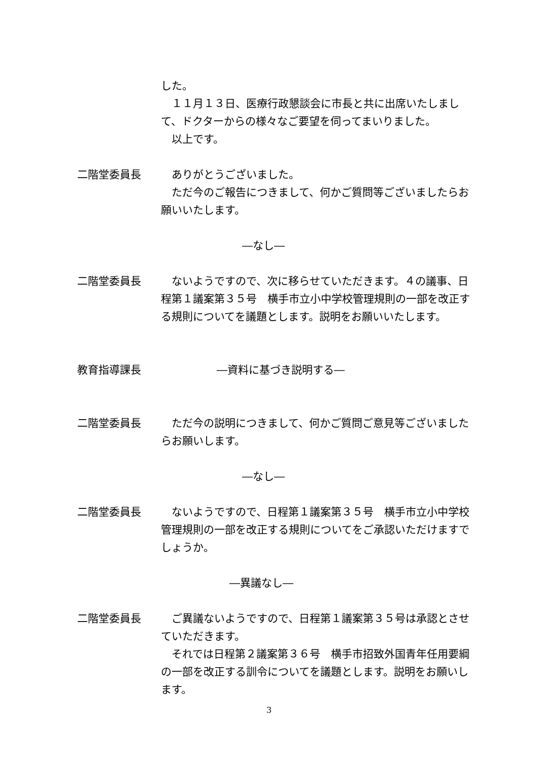した。
　１１月１３日、医療行政懇談会に市長と共に出席いたしまして、ドクターからの様々なご要望を伺ってまいりました。
　以上です。
二階堂委員長 　ありがとうございました。
　ただ今のご報告につきまして、何かご質問等ございましたらお願いいたします。
―なし―
二階堂委員長 　ないようですので、次に移らせていただきます。４の議事、日程第１議案第３５号　横手市立小中学校管理規則の一部を改正する規則についてを議題とします。説明をお願いいたします。
教育指導課長 ―資料に基づき説明する―
二階堂委員長 　ただ今の説明につきまして、何かご質問ご意見等ございましたらお願いします。
―なし―
二階堂委員長 　ないようですので、日程第１議案第３５号　横手市立小中学校管理規則の一部を改正する規則についてをご承認いただけますでしょうか。
―異議なし―
二階堂委員長 　ご異議ないようですので、日程第１議案第３５号は承認とさせていただきます。
　それでは日程第２議案第３６号　横手市招致外国青年任用要綱の一部を改正する訓令についてを議題とします。説明をお願いします。
3